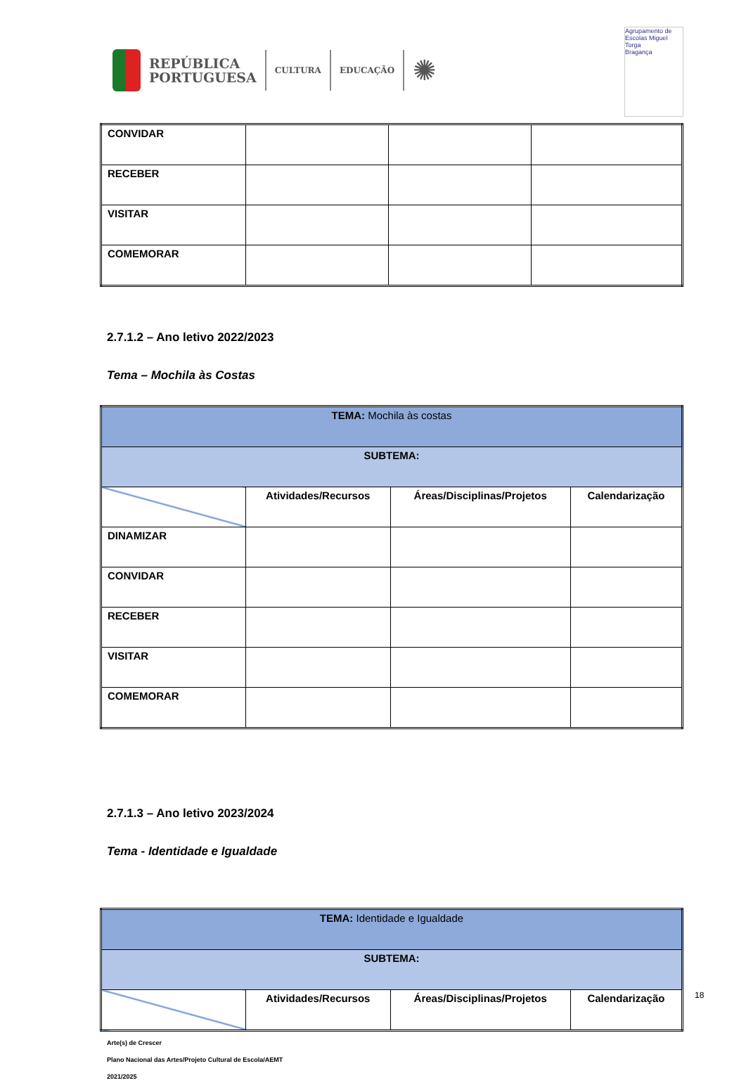REPÚBLICA
PORTUGUESA
CULTURA EDUCAÇÃO
✺
Agrupamento de Escolas Miguel Torga
Bragança
| CONVIDAR | | | |
| RECEBER | | | |
| VISITAR | | | |
| COMEMORAR | | | |
2.7.1.2 – Ano letivo 2022/2023
Tema – Mochila às Costas
| TEMA: Mochila às costas | | | |
| SUBTEMA: | | | |
| | Atividades/Recursos | Áreas/Disciplinas/Projetos | Calendarização |
| DINAMIZAR | | | |
| CONVIDAR | | | |
| RECEBER | | | |
| VISITAR | | | |
| COMEMORAR | | | |
2.7.1.3 – Ano letivo 2023/2024
Tema - Identidade e Igualdade
| TEMA: Identidade e Igualdade | | | |
| SUBTEMA: | | | |
| | Atividades/Recursos | Áreas/Disciplinas/Projetos | Calendarização |
Arte(s) de Crescer
Plano Nacional das Artes/Projeto Cultural de Escola/AEMT
2021/2025
18